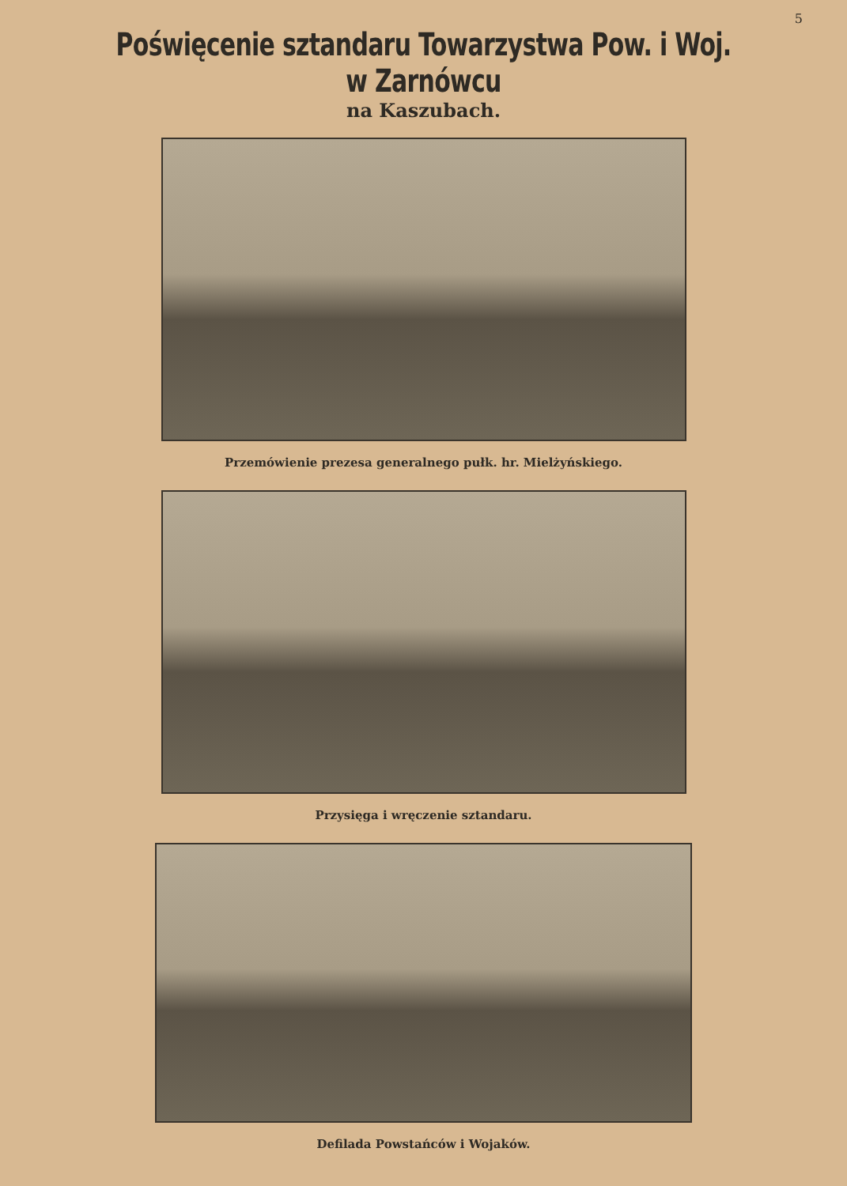5
Poświęcenie sztandaru Towarzystwa Pow. i Woj. w Zarnówcu
na Kaszubach.
Przemówienie prezesa generalnego pułk. hr. Mielżyńskiego.
Przysięga i wręczenie sztandaru.
Defilada Powstańców i Wojaków.